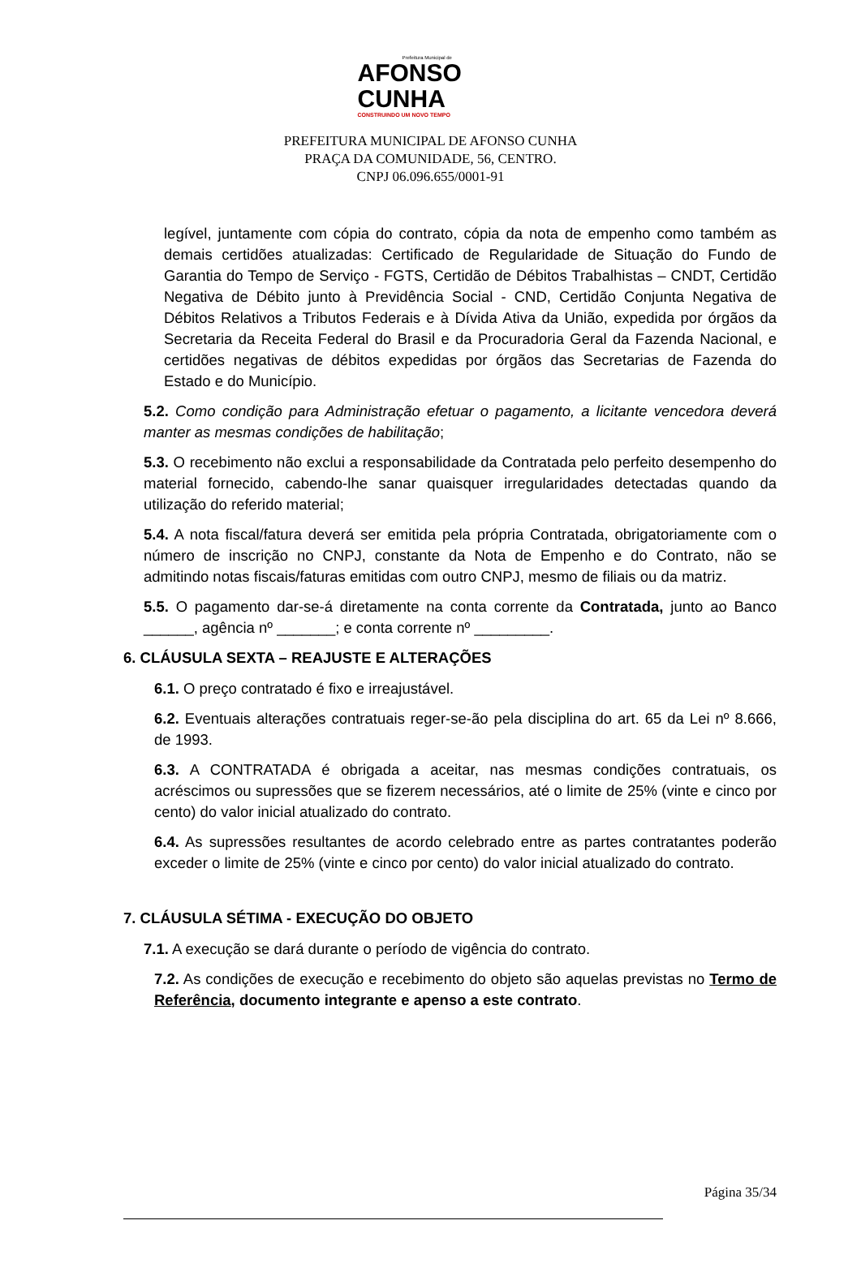Prefeitura Municipal de
AFONSO
CUNHA
CONSTRUINDO UM NOVO TEMPO
PREFEITURA MUNICIPAL DE AFONSO CUNHA
PRAÇA DA COMUNIDADE, 56, CENTRO.
CNPJ 06.096.655/0001-91
legível, juntamente com cópia do contrato, cópia da nota de empenho como também as demais certidões atualizadas: Certificado de Regularidade de Situação do Fundo de Garantia do Tempo de Serviço - FGTS, Certidão de Débitos Trabalhistas – CNDT, Certidão Negativa de Débito junto à Previdência Social - CND, Certidão Conjunta Negativa de Débitos Relativos a Tributos Federais e à Dívida Ativa da União, expedida por órgãos da Secretaria da Receita Federal do Brasil e da Procuradoria Geral da Fazenda Nacional, e certidões negativas de débitos expedidas por órgãos das Secretarias de Fazenda do Estado e do Município.
5.2. Como condição para Administração efetuar o pagamento, a licitante vencedora deverá manter as mesmas condições de habilitação;
5.3. O recebimento não exclui a responsabilidade da Contratada pelo perfeito desempenho do material fornecido, cabendo-lhe sanar quaisquer irregularidades detectadas quando da utilização do referido material;
5.4. A nota fiscal/fatura deverá ser emitida pela própria Contratada, obrigatoriamente com o número de inscrição no CNPJ, constante da Nota de Empenho e do Contrato, não se admitindo notas fiscais/faturas emitidas com outro CNPJ, mesmo de filiais ou da matriz.
5.5. O pagamento dar-se-á diretamente na conta corrente da Contratada, junto ao Banco ______, agência nº _______; e conta corrente nº _________.
6. CLÁUSULA SEXTA – REAJUSTE E ALTERAÇÕES
6.1. O preço contratado é fixo e irreajustável.
6.2. Eventuais alterações contratuais reger-se-ão pela disciplina do art. 65 da Lei nº 8.666, de 1993.
6.3. A CONTRATADA é obrigada a aceitar, nas mesmas condições contratuais, os acréscimos ou supressões que se fizerem necessários, até o limite de 25% (vinte e cinco por cento) do valor inicial atualizado do contrato.
6.4. As supressões resultantes de acordo celebrado entre as partes contratantes poderão exceder o limite de 25% (vinte e cinco por cento) do valor inicial atualizado do contrato.
7. CLÁUSULA SÉTIMA - EXECUÇÃO DO OBJETO
7.1. A execução se dará durante o período de vigência do contrato.
7.2. As condições de execução e recebimento do objeto são aquelas previstas no Termo de Referência, documento integrante e apenso a este contrato.
Página 35/34